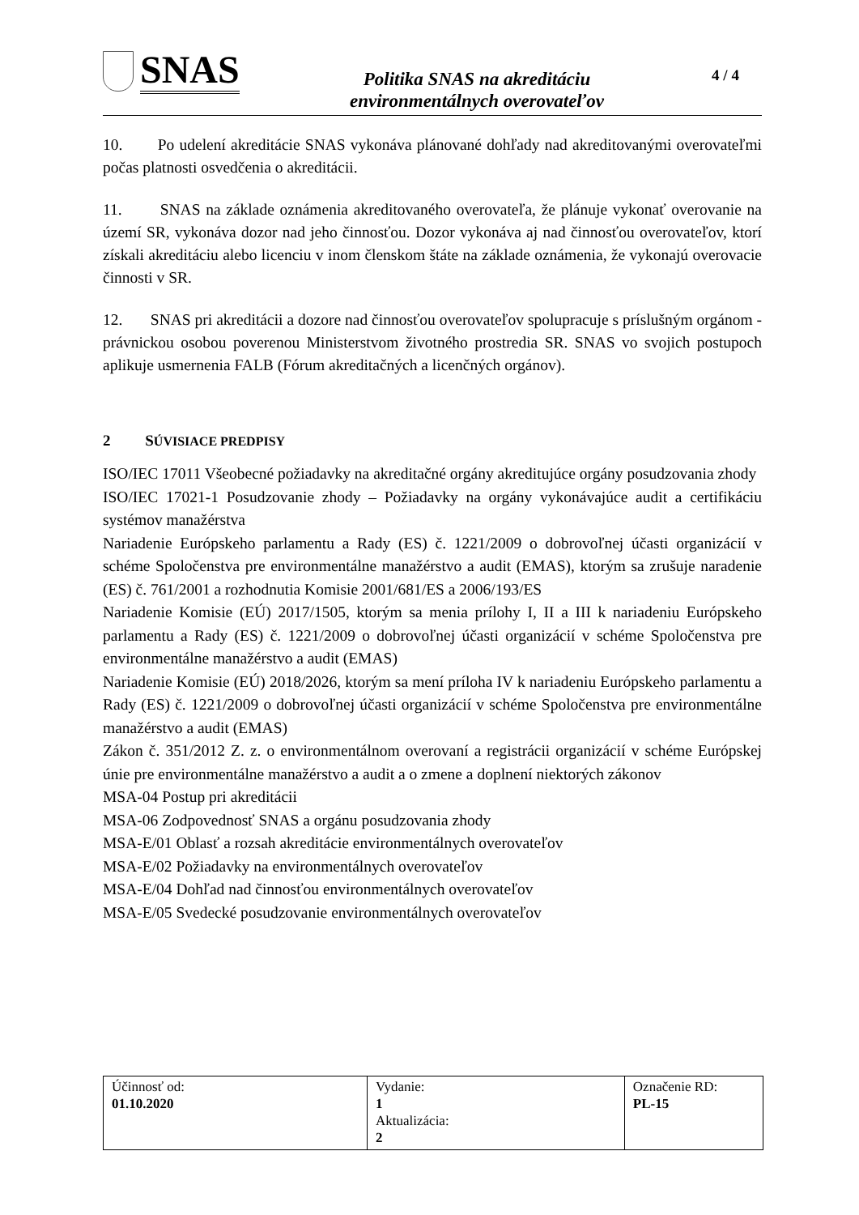SNAS
Politika SNAS na akreditáciu
environmentálnych overovateľov
4 / 4
10. Po udelení akreditácie SNAS vykonáva plánované dohľady nad akreditovanými overovateľmi počas platnosti osvedčenia o akreditácii.
11. SNAS na základe oznámenia akreditovaného overovateľa, že plánuje vykonať overovanie na území SR, vykonáva dozor nad jeho činnosťou. Dozor vykonáva aj nad činnosťou overovateľov, ktorí získali akreditáciu alebo licenciu v inom členskom štáte na základe oznámenia, že vykonajú overovacie činnosti v SR.
12. SNAS pri akreditácii a dozore nad činnosťou overovateľov spolupracuje s príslušným orgánom - právnickou osobou poverenou Ministerstvom životného prostredia SR. SNAS vo svojich postupoch aplikuje usmernenia FALB (Fórum akreditačných a licenčných orgánov).
2 SÚVISIACE PREDPISY
ISO/IEC 17011 Všeobecné požiadavky na akreditačné orgány akreditujúce orgány posudzovania zhody
ISO/IEC 17021-1 Posudzovanie zhody – Požiadavky na orgány vykonávajúce audit a certifikáciu systémov manažérstva
Nariadenie Európskeho parlamentu a Rady (ES) č. 1221/2009 o dobrovoľnej účasti organizácií v schéme Spoločenstva pre environmentálne manažérstvo a audit (EMAS), ktorým sa zrušuje naradenie (ES) č. 761/2001 a rozhodnutia Komisie 2001/681/ES a 2006/193/ES
Nariadenie Komisie (EÚ) 2017/1505, ktorým sa menia prílohy I, II a III k nariadeniu Európskeho parlamentu a Rady (ES) č. 1221/2009 o dobrovoľnej účasti organizácií v schéme Spoločenstva pre environmentálne manažérstvo a audit (EMAS)
Nariadenie Komisie (EÚ) 2018/2026, ktorým sa mení príloha IV k nariadeniu Európskeho parlamentu a Rady (ES) č. 1221/2009 o dobrovoľnej účasti organizácií v schéme Spoločenstva pre environmentálne manažérstvo a audit (EMAS)
Zákon č. 351/2012 Z. z. o environmentálnom overovaní a registrácii organizácií v schéme Európskej únie pre environmentálne manažérstvo a audit a o zmene a doplnení niektorých zákonov
MSA-04 Postup pri akreditácii
MSA-06 Zodpovednosť SNAS a orgánu posudzovania zhody
MSA-E/01 Oblasť a rozsah akreditácie environmentálnych overovateľov
MSA-E/02 Požiadavky na environmentálnych overovateľov
MSA-E/04 Dohľad nad činnosťou environmentálnych overovateľov
MSA-E/05 Svedecké posudzovanie environmentálnych overovateľov
| Účinnosť od: 01.10.2020 | Vydanie: 1 Aktualizácia: 2 | Označenie RD: PL-15 |